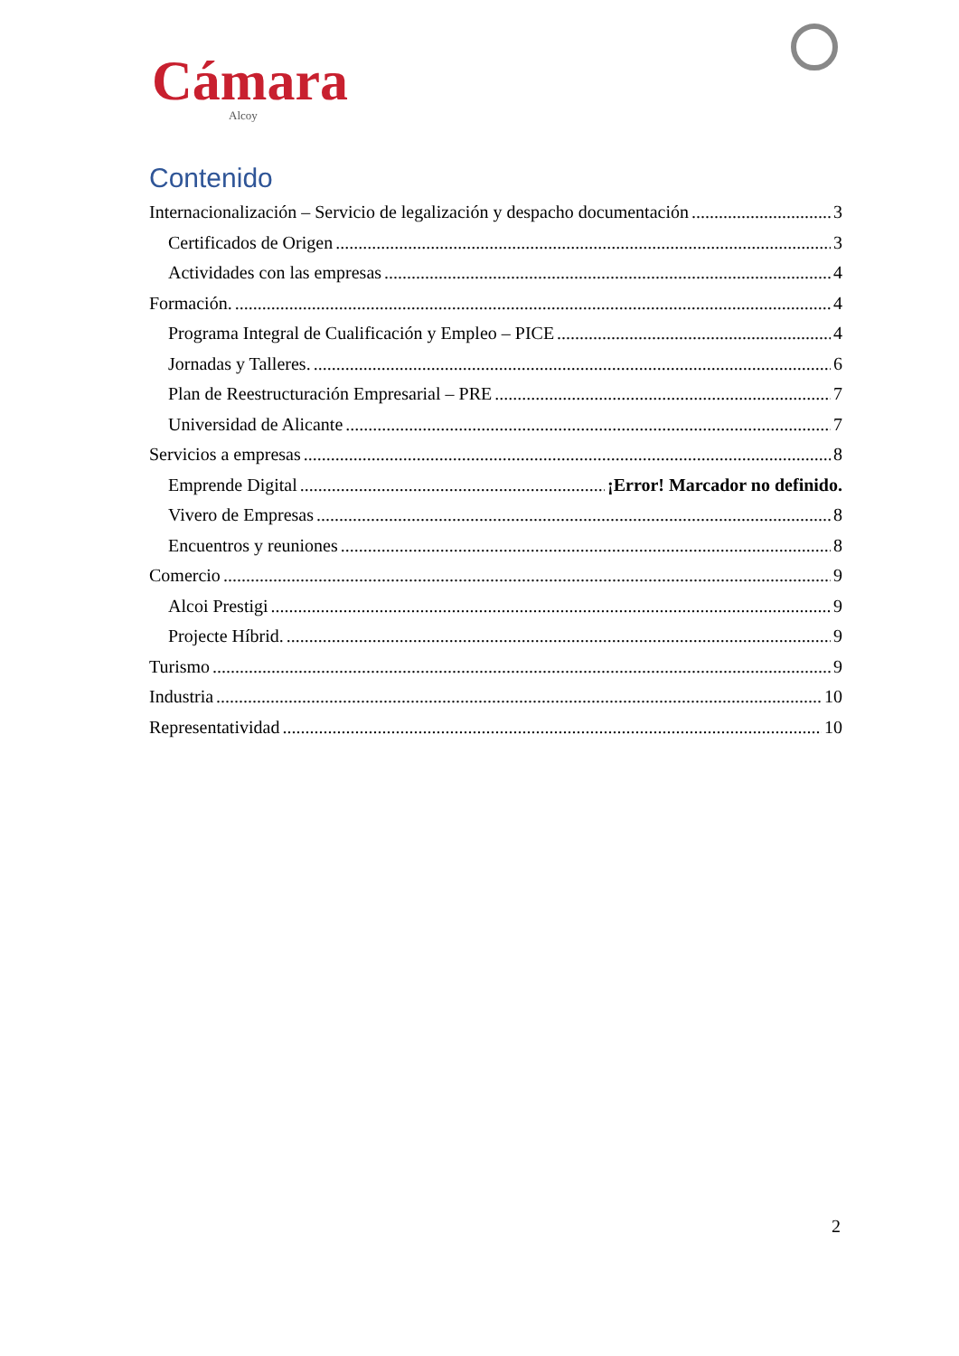Cámara
Alcoy
Contenido
Internacionalización – Servicio de legalización y despacho documentación 3
Certificados de Origen 3
Actividades con las empresas 4
Formación. 4
Programa Integral de Cualificación y Empleo – PICE 4
Jornadas y Talleres. 6
Plan de Reestructuración Empresarial – PRE 7
Universidad de Alicante 7
Servicios a empresas 8
Emprende Digital ¡Error! Marcador no definido.
Vivero de Empresas 8
Encuentros y reuniones 8
Comercio 9
Alcoi Prestigi 9
Projecte Híbrid. 9
Turismo 9
Industria 10
Representatividad 10
2